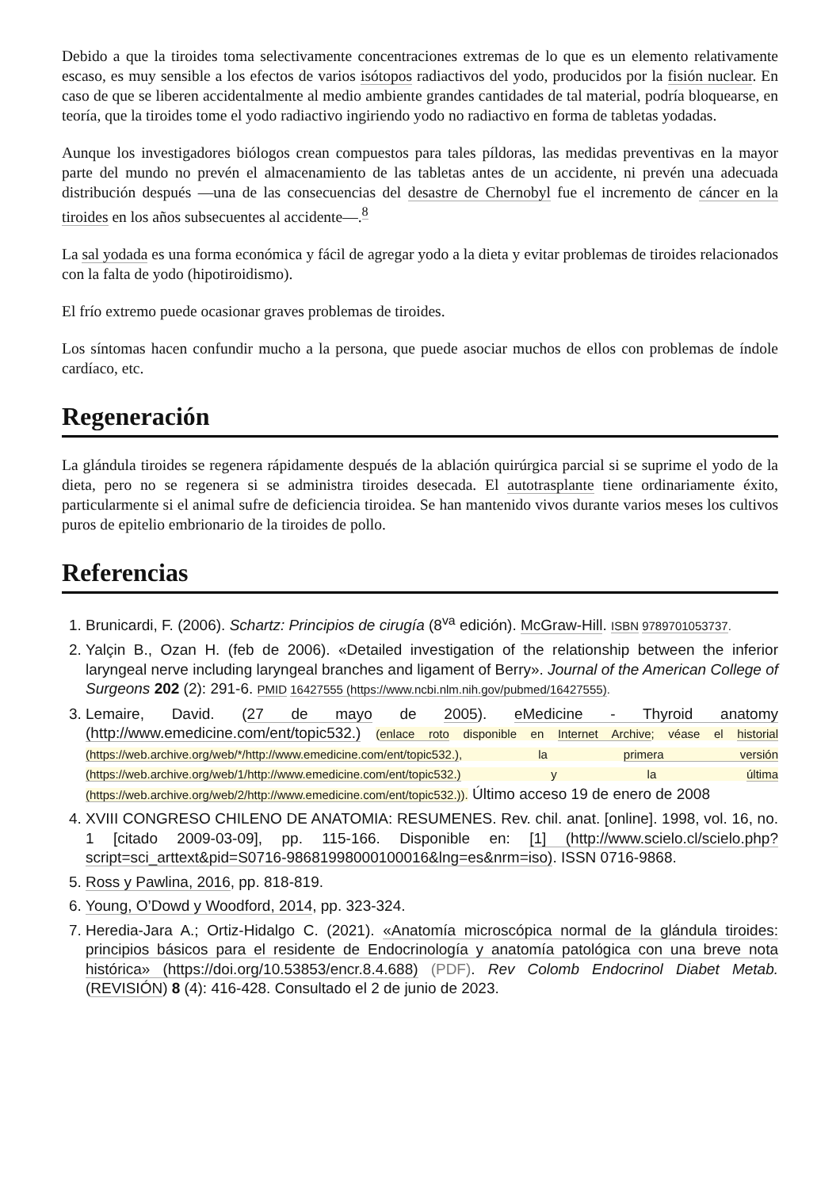Debido a que la tiroides toma selectivamente concentraciones extremas de lo que es un elemento relativamente escaso, es muy sensible a los efectos de varios isótopos radiactivos del yodo, producidos por la fisión nuclear. En caso de que se liberen accidentalmente al medio ambiente grandes cantidades de tal material, podría bloquearse, en teoría, que la tiroides tome el yodo radiactivo ingiriendo yodo no radiactivo en forma de tabletas yodadas.
Aunque los investigadores biólogos crean compuestos para tales píldoras, las medidas preventivas en la mayor parte del mundo no prevén el almacenamiento de las tabletas antes de un accidente, ni prevén una adecuada distribución después —una de las consecuencias del desastre de Chernobyl fue el incremento de cáncer en la tiroides en los años subsecuentes al accidente—.<sup>8</sup>
La sal yodada es una forma económica y fácil de agregar yodo a la dieta y evitar problemas de tiroides relacionados con la falta de yodo (hipotiroidismo).
El frío extremo puede ocasionar graves problemas de tiroides.
Los síntomas hacen confundir mucho a la persona, que puede asociar muchos de ellos con problemas de índole cardíaco, etc.
Regeneración
La glándula tiroides se regenera rápidamente después de la ablación quirúrgica parcial si se suprime el yodo de la dieta, pero no se regenera si se administra tiroides desecada. El autotrasplante tiene ordinariamente éxito, particularmente si el animal sufre de deficiencia tiroidea. Se han mantenido vivos durante varios meses los cultivos puros de epitelio embrionario de la tiroides de pollo.
Referencias
1. Brunicardi, F. (2006). Schartz: Principios de cirugía (8<sup>va</sup> edición). McGraw-Hill. ISBN 9789701053737.
2. Yalçin B., Ozan H. (feb de 2006). «Detailed investigation of the relationship between the inferior laryngeal nerve including laryngeal branches and ligament of Berry». Journal of the American College of Surgeons 202 (2): 291-6. PMID 16427555 (https://www.ncbi.nlm.nih.gov/pubmed/16427555).
3. Lemaire, David. (27 de mayo de 2005). eMedicine - Thyroid anatomy (http://www.emedicine.com/ent/topic532.) (enlace roto disponible en Internet Archive; véase el historial (https://web.archive.org/web/*/http://www.emedicine.com/ent/topic532.), la primera versión (https://web.archive.org/web/1/http://www.emedicine.com/ent/topic532.) y la última (https://web.archive.org/web/2/http://www.emedicine.com/ent/topic532.)). Último acceso 19 de enero de 2008
4. XVIII CONGRESO CHILENO DE ANATOMIA: RESUMENES. Rev. chil. anat. [online]. 1998, vol. 16, no. 1 [citado 2009-03-09], pp. 115-166. Disponible en: [1] (http://www.scielo.cl/scielo.php?script=sci_arttext&pid=S0716-98681998000100016&lng=es&nrm=iso). ISSN 0716-9868.
5. Ross y Pawlina, 2016, pp. 818-819.
6. Young, O’Dowd y Woodford, 2014, pp. 323-324.
7. Heredia-Jara A.; Ortiz-Hidalgo C. (2021). «Anatomía microscópica normal de la glándula tiroides: principios básicos para el residente de Endocrinología y anatomía patológica con una breve nota histórica» (https://doi.org/10.53853/encr.8.4.688) (PDF). Rev Colomb Endocrinol Diabet Metab. (REVISIÓN) 8 (4): 416-428. Consultado el 2 de junio de 2023.